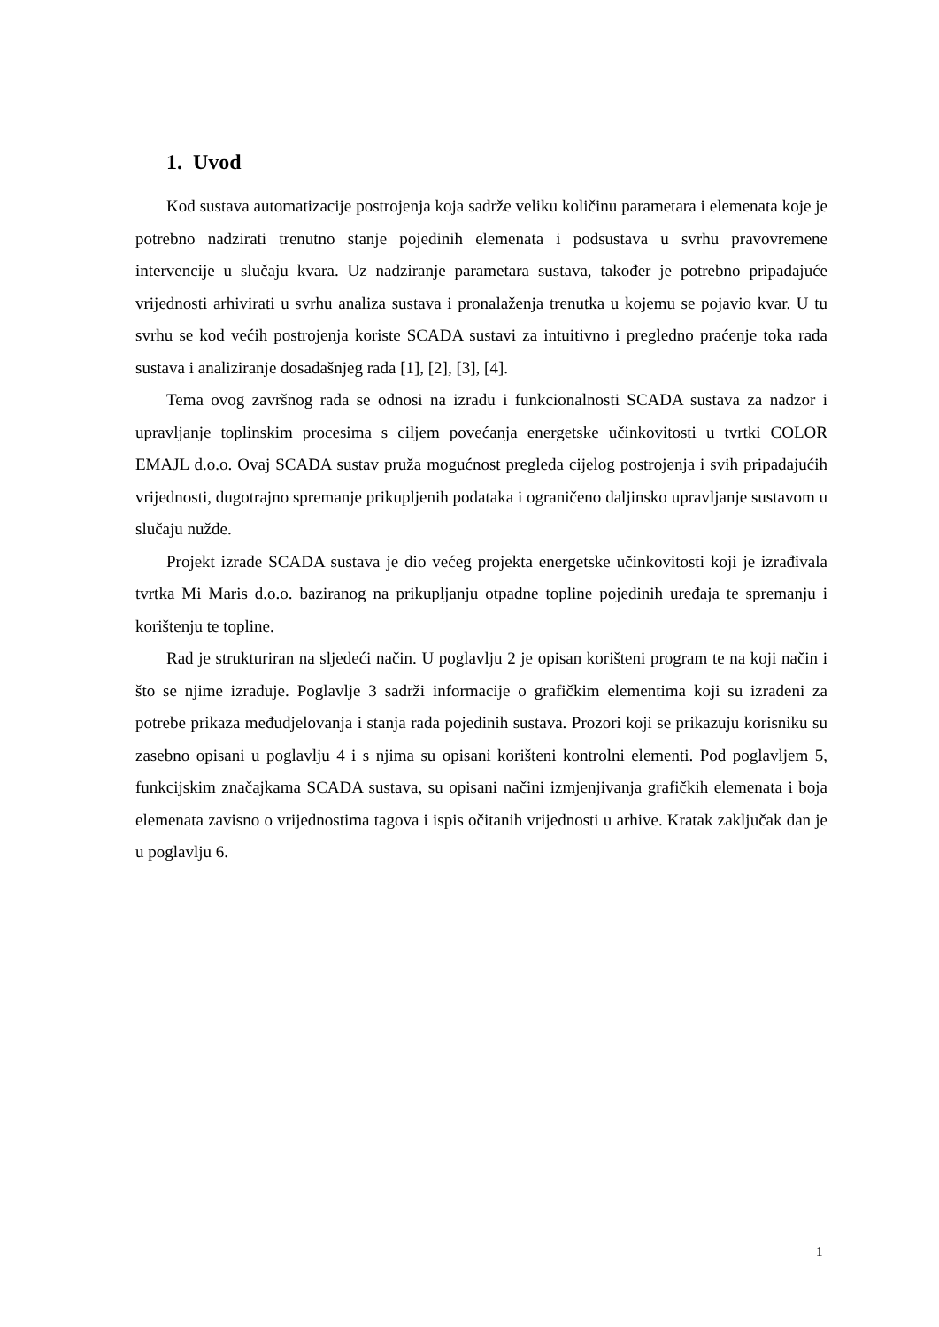1. Uvod
Kod sustava automatizacije postrojenja koja sadrže veliku količinu parametara i elemenata koje je potrebno nadzirati trenutno stanje pojedinih elemenata i podsustava u svrhu pravovremene intervencije u slučaju kvara. Uz nadziranje parametara sustava, također je potrebno pripadajuće vrijednosti arhivirati u svrhu analiza sustava i pronalaženja trenutka u kojemu se pojavio kvar. U tu svrhu se kod većih postrojenja koriste SCADA sustavi za intuitivno i pregledno praćenje toka rada sustava i analiziranje dosadašnjeg rada [1], [2], [3], [4].
Tema ovog završnog rada se odnosi na izradu i funkcionalnosti SCADA sustava za nadzor i upravljanje toplinskim procesima s ciljem povećanja energetske učinkovitosti u tvrtki COLOR EMAJL d.o.o. Ovaj SCADA sustav pruža mogućnost pregleda cijelog postrojenja i svih pripadajućih vrijednosti, dugotrajno spremanje prikupljenih podataka i ograničeno daljinsko upravljanje sustavom u slučaju nužde.
Projekt izrade SCADA sustava je dio većeg projekta energetske učinkovitosti koji je izrađivala tvrtka Mi Maris d.o.o. baziranog na prikupljanju otpadne topline pojedinih uređaja te spremanju i korištenju te topline.
Rad je strukturiran na sljedeći način. U poglavlju 2 je opisan korišteni program te na koji način i što se njime izrađuje. Poglavlje 3 sadrži informacije o grafičkim elementima koji su izrađeni za potrebe prikaza međudjelovanja i stanja rada pojedinih sustava. Prozori koji se prikazuju korisniku su zasebno opisani u poglavlju 4 i s njima su opisani korišteni kontrolni elementi. Pod poglavljem 5, funkcijskim značajkama SCADA sustava, su opisani načini izmjenjivanja grafičkih elemenata i boja elemenata zavisno o vrijednostima tagova i ispis očitanih vrijednosti u arhive. Kratak zaključak dan je u poglavlju 6.
1